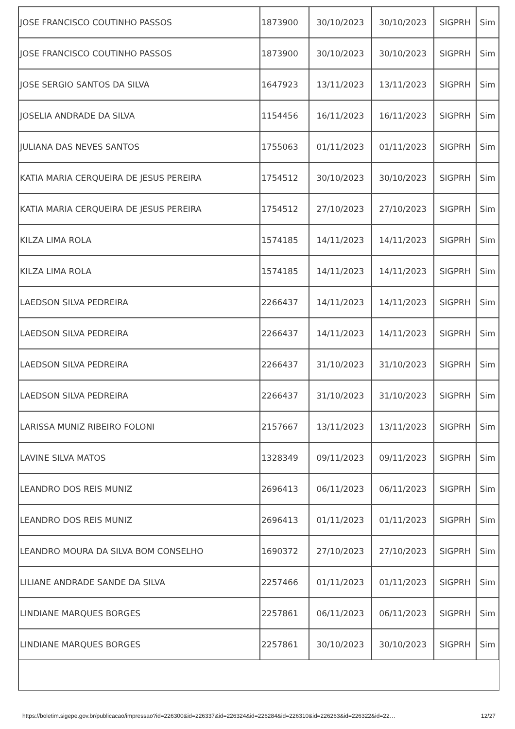| JOSE FRANCISCO COUTINHO PASSOS | 1873900 | 30/10/2023 | 30/10/2023 | SIGPRH | Sim |
| JOSE FRANCISCO COUTINHO PASSOS | 1873900 | 30/10/2023 | 30/10/2023 | SIGPRH | Sim |
| JOSE SERGIO SANTOS DA SILVA | 1647923 | 13/11/2023 | 13/11/2023 | SIGPRH | Sim |
| JOSELIA ANDRADE DA SILVA | 1154456 | 16/11/2023 | 16/11/2023 | SIGPRH | Sim |
| JULIANA DAS NEVES SANTOS | 1755063 | 01/11/2023 | 01/11/2023 | SIGPRH | Sim |
| KATIA MARIA CERQUEIRA DE JESUS PEREIRA | 1754512 | 30/10/2023 | 30/10/2023 | SIGPRH | Sim |
| KATIA MARIA CERQUEIRA DE JESUS PEREIRA | 1754512 | 27/10/2023 | 27/10/2023 | SIGPRH | Sim |
| KILZA LIMA ROLA | 1574185 | 14/11/2023 | 14/11/2023 | SIGPRH | Sim |
| KILZA LIMA ROLA | 1574185 | 14/11/2023 | 14/11/2023 | SIGPRH | Sim |
| LAEDSON SILVA PEDREIRA | 2266437 | 14/11/2023 | 14/11/2023 | SIGPRH | Sim |
| LAEDSON SILVA PEDREIRA | 2266437 | 14/11/2023 | 14/11/2023 | SIGPRH | Sim |
| LAEDSON SILVA PEDREIRA | 2266437 | 31/10/2023 | 31/10/2023 | SIGPRH | Sim |
| LAEDSON SILVA PEDREIRA | 2266437 | 31/10/2023 | 31/10/2023 | SIGPRH | Sim |
| LARISSA MUNIZ RIBEIRO FOLONI | 2157667 | 13/11/2023 | 13/11/2023 | SIGPRH | Sim |
| LAVINE SILVA MATOS | 1328349 | 09/11/2023 | 09/11/2023 | SIGPRH | Sim |
| LEANDRO DOS REIS MUNIZ | 2696413 | 06/11/2023 | 06/11/2023 | SIGPRH | Sim |
| LEANDRO DOS REIS MUNIZ | 2696413 | 01/11/2023 | 01/11/2023 | SIGPRH | Sim |
| LEANDRO MOURA DA SILVA BOM CONSELHO | 1690372 | 27/10/2023 | 27/10/2023 | SIGPRH | Sim |
| LILIANE ANDRADE SANDE DA SILVA | 2257466 | 01/11/2023 | 01/11/2023 | SIGPRH | Sim |
| LINDIANE MARQUES BORGES | 2257861 | 06/11/2023 | 06/11/2023 | SIGPRH | Sim |
| LINDIANE MARQUES BORGES | 2257861 | 30/10/2023 | 30/10/2023 | SIGPRH | Sim |
https://boletim.sigepe.gov.br/publicacao/impressao?id=226300&id=226337&id=226324&id=226284&id=226310&id=226263&id=226322&id=22… 12/27